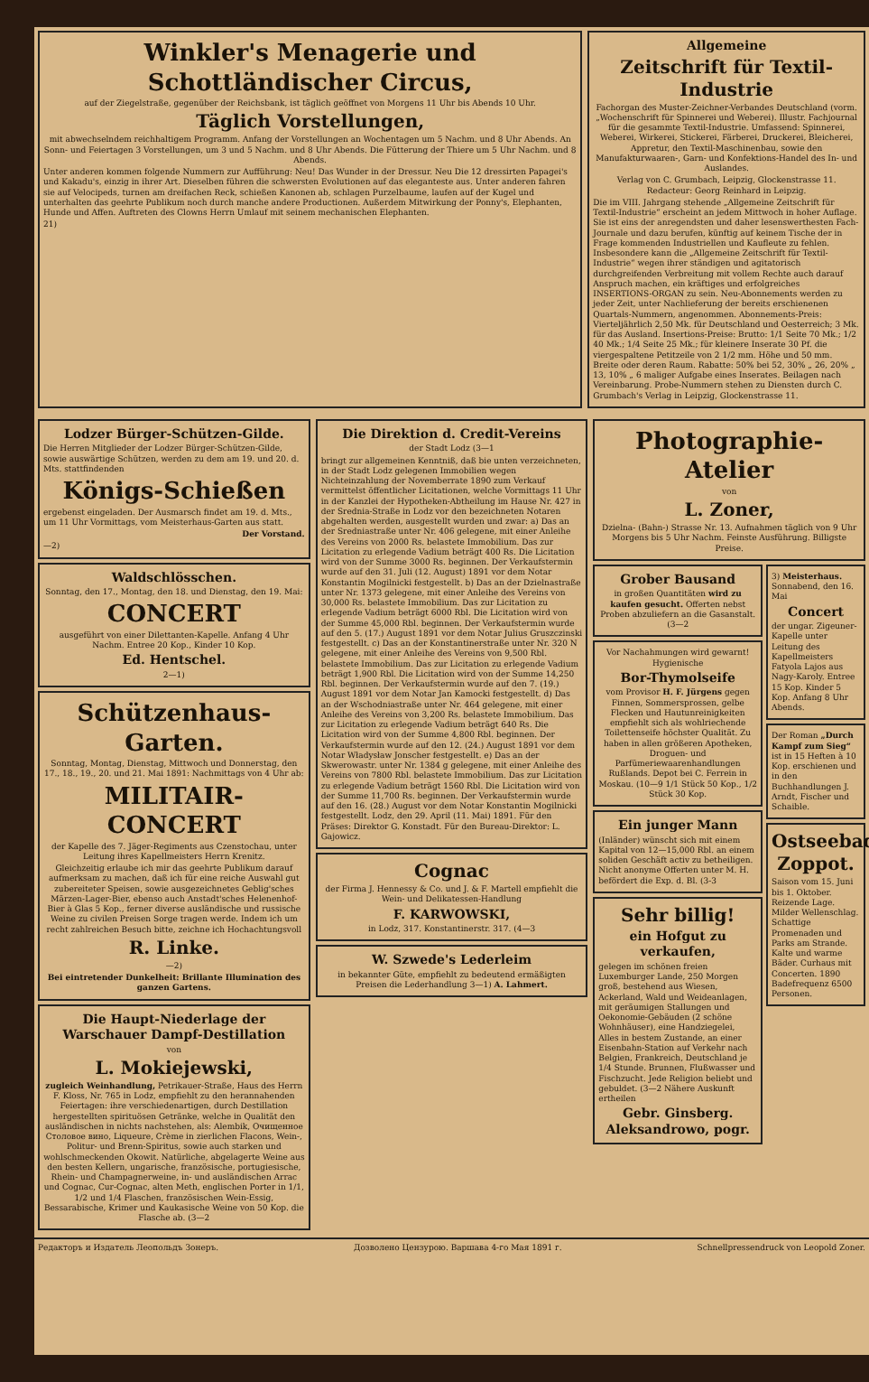Winkler's Menagerie und Schottländischer Circus,
auf der Ziegelstraße, gegenüber der Reichsbank, ist täglich geöffnet von Morgens 11 Uhr bis Abends 10 Uhr.
Täglich Vorstellungen,
mit abwechselndem reichhaltigem Programm. Anfang der Vorstellungen an Wochentagen um 5 Nachm. und 8 Uhr Abends. An Sonn- und Feiertagen 3 Vorstellungen, um 3 und 5 Nachm. und 8 Uhr Abends. Die Fütterung der Thiere um 5 Uhr Nachm. und 8 Abends.
Unter anderen kommen folgende Nummern zur Aufführung: Neu! Das Wunder in der Dressur. Neu Die 12 dressirten Papagei's und Kakadu's, einzig in ihrer Art. Dieselben führen die schwersten Evolutionen auf das eleganteste aus. Unter anderen fahren sie auf Velocipeds, turnen am dreifachen Reck, schießen Kanonen ab, schlagen Purzelbaume, laufen auf der Kugel und unterhalten das geehrte Publikum noch durch manche andere Productionen. Außerdem Mitwirkung der Ponny's, Elephanten, Hunde und Affen. Auftreten des Clowns Herrn Umlauf mit seinem mechanischen Elephanten.
21)
Allgemeine
Zeitschrift für Textil-Industrie
Fachorgan des Muster-Zeichner-Verbandes Deutschland (vorm. „Wochenschrift für Spinnerei und Weberei). Illustr. Fachjournal für die gesammte Textil-Industrie. Umfassend: Spinnerei, Weberei, Wirkerei, Stickerei, Färberei, Druckerei, Bleicherei, Appretur, den Textil-Maschinenbau, sowie den Manufakturwaaren-, Garn- und Konfektions-Handel des In- und Auslandes.
Verlag von C. Grumbach, Leipzig, Glockenstrasse 11. Redacteur: Georg Reinhard in Leipzig.
Die im VIII. Jahrgang stehende „Allgemeine Zeitschrift für Textil-Industrie“ erscheint an jedem Mittwoch in hoher Auflage. Sie ist eins der anregendsten und daher lesenswerthesten Fach-Journale und dazu berufen, künftig auf keinem Tische der in Frage kommenden Industriellen und Kaufleute zu fehlen. Insbesondere kann die „Allgemeine Zeitschrift für Textil-Industrie“ wegen ihrer ständigen und agitatorisch durchgreifenden Verbreitung mit vollem Rechte auch darauf Anspruch machen, ein kräftiges und erfolgreiches INSERTIONS-ORGAN zu sein. Neu-Abonnements werden zu jeder Zeit, unter Nachlieferung der bereits erschienenen Quartals-Nummern, angenommen. Abonnements-Preis: Vierteljährlich 2,50 Mk. für Deutschland und Oesterreich; 3 Mk. für das Ausland. Insertions-Preise: Brutto: 1/1 Seite 70 Mk.; 1/2 40 Mk.; 1/4 Seite 25 Mk.; für kleinere Inserate 30 Pf. die viergespaltene Petitzeile von 2 1/2 mm. Höhe und 50 mm. Breite oder deren Raum. Rabatte: 50% bei 52, 30% „ 26, 20% „ 13, 10% „ 6 maliger Aufgabe eines Inserates. Beilagen nach Vereinbarung. Probe-Nummern stehen zu Diensten durch C. Grumbach's Verlag in Leipzig, Glockenstrasse 11.
Lodzer Bürger-Schützen-Gilde.
Die Herren Mitglieder der Lodzer Bürger-Schützen-Gilde, sowie auswärtige Schützen, werden zu dem am 19. und 20. d. Mts. stattfindenden
Königs-Schießen
ergebenst eingeladen. Der Ausmarsch findet am 19. d. Mts., um 11 Uhr Vormittags, vom Meisterhaus-Garten aus statt.
Der Vorstand.
—2)
Waldschlösschen.
Sonntag, den 17., Montag, den 18. und Dienstag, den 19. Mai:
CONCERT
ausgeführt von einer Dilettanten-Kapelle. Anfang 4 Uhr Nachm. Entree 20 Kop., Kinder 10 Kop.
Ed. Hentschel.
2—1)
Schützenhaus-Garten.
Sonntag, Montag, Dienstag, Mittwoch und Donnerstag, den 17., 18., 19., 20. und 21. Mai 1891: Nachmittags von 4 Uhr ab:
MILITAIR-CONCERT
der Kapelle des 7. Jäger-Regiments aus Czenstochau, unter Leitung ihres Kapellmeisters Herrn Krenitz.
Gleichzeitig erlaube ich mir das geehrte Publikum darauf aufmerksam zu machen, daß ich für eine reiche Auswahl gut zubereiteter Speisen, sowie ausgezeichnetes Geblig'sches Märzen-Lager-Bier, ebenso auch Anstadt'sches Helenenhof-Bier à Glas 5 Kop., ferner diverse ausländische und russische Weine zu civilen Preisen Sorge tragen werde. Indem ich um recht zahlreichen Besuch bitte, zeichne ich Hochachtungsvoll
R. Linke.
—2)
Bei eintretender Dunkelheit: Brillante Illumination des ganzen Gartens.
Die Haupt-Niederlage der Warschauer Dampf-Destillation
von
L. Mokiejewski,
zugleich Weinhandlung, Petrikauer-Straße, Haus des Herrn F. Kloss, Nr. 765 in Lodz, empfiehlt zu den herannahenden Feiertagen: ihre verschiedenartigen, durch Destillation hergestellten spirituösen Getränke, welche in Qualität den ausländischen in nichts nachstehen, als: Alembik, Очищенное Столовое вино, Liqueure, Crème in zierlichen Flacons, Wein-, Politur- und Brenn-Spiritus, sowie auch starken und wohlschmeckenden Okowit. Natürliche, abgelagerte Weine aus den besten Kellern, ungarische, französische, portugiesische, Rhein- und Champagnerweine, in- und ausländischen Arrac und Cognac, Cur-Cognac, alten Meth, englischen Porter in 1/1, 1/2 und 1/4 Flaschen, französischen Wein-Essig, Bessarabische, Krimer und Kaukasische Weine von 50 Kop. die Flasche ab. (3—2
Die Direktion d. Credit-Vereins
der Stadt Lodz (3—1
bringt zur allgemeinen Kenntniß, daß bie unten verzeichneten, in der Stadt Lodz gelegenen Immobilien wegen Nichteinzahlung der Novemberrate 1890 zum Verkauf vermittelst öffentlicher Licitationen, welche Vormittags 11 Uhr in der Kanzlei der Hypotheken-Abtheilung im Hause Nr. 427 in der Srednia-Straße in Lodz vor den bezeichneten Notaren abgehalten werden, ausgestellt wurden und zwar: a) Das an der Sredniastraße unter Nr. 406 gelegene, mit einer Anleihe des Vereins von 2000 Rs. belastete Immobilium. Das zur Licitation zu erlegende Vadium beträgt 400 Rs. Die Licitation wird von der Summe 3000 Rs. beginnen. Der Verkaufstermin wurde auf den 31. Juli (12. August) 1891 vor dem Notar Konstantin Mogilnicki festgestellt. b) Das an der Dzielnastraße unter Nr. 1373 gelegene, mit einer Anleihe des Vereins von 30,000 Rs. belastete Immobilium. Das zur Licitation zu erlegende Vadium beträgt 6000 Rbl. Die Licitation wird von der Summe 45,000 Rbl. beginnen. Der Verkaufstermin wurde auf den 5. (17.) August 1891 vor dem Notar Julius Gruszczinski festgestellt. c) Das an der Konstantinerstraße unter Nr. 320 N gelegene, mit einer Anleihe des Vereins von 9,500 Rbl. belastete Immobilium. Das zur Licitation zu erlegende Vadium beträgt 1,900 Rbl. Die Licitation wird von der Summe 14,250 Rbl. beginnen. Der Verkaufstermin wurde auf den 7. (19.) August 1891 vor dem Notar Jan Kamocki festgestellt. d) Das an der Wschodniastraße unter Nr. 464 gelegene, mit einer Anleihe des Vereins von 3,200 Rs. belastete Immobilium. Das zur Licitation zu erlegende Vadium beträgt 640 Rs. Die Licitation wird von der Summe 4,800 Rbl. beginnen. Der Verkaufstermin wurde auf den 12. (24.) August 1891 vor dem Notar Władysław Jonscher festgestellt. e) Das an der Skwerowastr. unter Nr. 1384 g gelegene, mit einer Anleihe des Vereins von 7800 Rbl. belastete Immobilium. Das zur Licitation zu erlegende Vadium beträgt 1560 Rbl. Die Licitation wird von der Summe 11,700 Rs. beginnen. Der Verkaufstermin wurde auf den 16. (28.) August vor dem Notar Konstantin Mogilnicki festgestellt. Lodz, den 29. April (11. Mai) 1891. Für den Präses: Direktor G. Konstadt. Für den Bureau-Direktor: L. Gajowicz.
Cognac
der Firma J. Hennessy & Co. und J. & F. Martell empfiehlt die Wein- und Delikatessen-Handlung
F. KARWOWSKI,
in Lodz, 317. Konstantinerstr. 317. (4—3
W. Szwede's Lederleim
in bekannter Güte, empfiehlt zu bedeutend ermäßigten Preisen die Lederhandlung 3—1) A. Lahmert.
Photographie-Atelier
von
L. Zoner,
Dzielna- (Bahn-) Strasse Nr. 13. Aufnahmen täglich von 9 Uhr Morgens bis 5 Uhr Nachm. Feinste Ausführung. Billigste Preise.
Grober Bausand
in großen Quantitäten wird zu kaufen gesucht. Offerten nebst Proben abzuliefern an die Gasanstalt. (3—2
Vor Nachahmungen wird gewarnt! Hygienische
Bor-Thymolseife
vom Provisor H. F. Jürgens gegen Finnen, Sommersprossen, gelbe Flecken und Hautunreinigkeiten empfiehlt sich als wohlriechende Toilettenseife höchster Qualität. Zu haben in allen größeren Apotheken, Droguen- und Parfümeriewaarenhandlungen Rußlands. Depot bei C. Ferrein in Moskau. (10—9 1/1 Stück 50 Kop., 1/2 Stück 30 Kop.
Ein junger Mann
(Inländer) wünscht sich mit einem Kapital von 12—15,000 Rbl. an einem soliden Geschäft activ zu betheiligen. Nicht anonyme Offerten unter M. H. befördert die Exp. d. Bl. (3-3
Sehr billig!
ein Hofgut zu verkaufen,
gelegen im schönen freien Luxemburger Lande, 250 Morgen groß, bestehend aus Wiesen, Ackerland, Wald und Weideanlagen, mit geräumigen Stallungen und Oekonomie-Gebäuden (2 schöne Wohnhäuser), eine Handziegelei, Alles in bestem Zustande, an einer Eisenbahn-Station auf Verkehr nach Belgien, Frankreich, Deutschland je 1/4 Stunde. Brunnen, Flußwasser und Fischzucht. Jede Religion beliebt und gebuldet. (3—2 Nähere Auskunft ertheilen
Gebr. Ginsberg. Aleksandrowo, pogr.
3) Meisterhaus. Sonnabend, den 16. Mai
Concert
der ungar. Zigeuner-Kapelle unter Leitung des Kapellmeisters Fatyola Lajos aus Nagy-Karoly. Entree 15 Kop. Kinder 5 Kop. Anfang 8 Uhr Abends.
Der Roman „Durch Kampf zum Sieg“ ist in 15 Heften à 10 Kop. erschienen und in den Buchhandlungen J. Arndt, Fischer und Schaible.
Ostseebad Zoppot.
Saison vom 15. Juni bis 1. Oktober. Reizende Lage. Milder Wellenschlag. Schattige Promenaden und Parks am Strande. Kalte und warme Bäder. Curhaus mit Concerten. 1890 Badefrequenz 6500 Personen.
Редакторъ и Издатель Леопольдъ Зонеръ. Дозволено Цензурою. Варшава 4-го Мая 1891 г. Schnellpressendruck von Leopold Zoner.